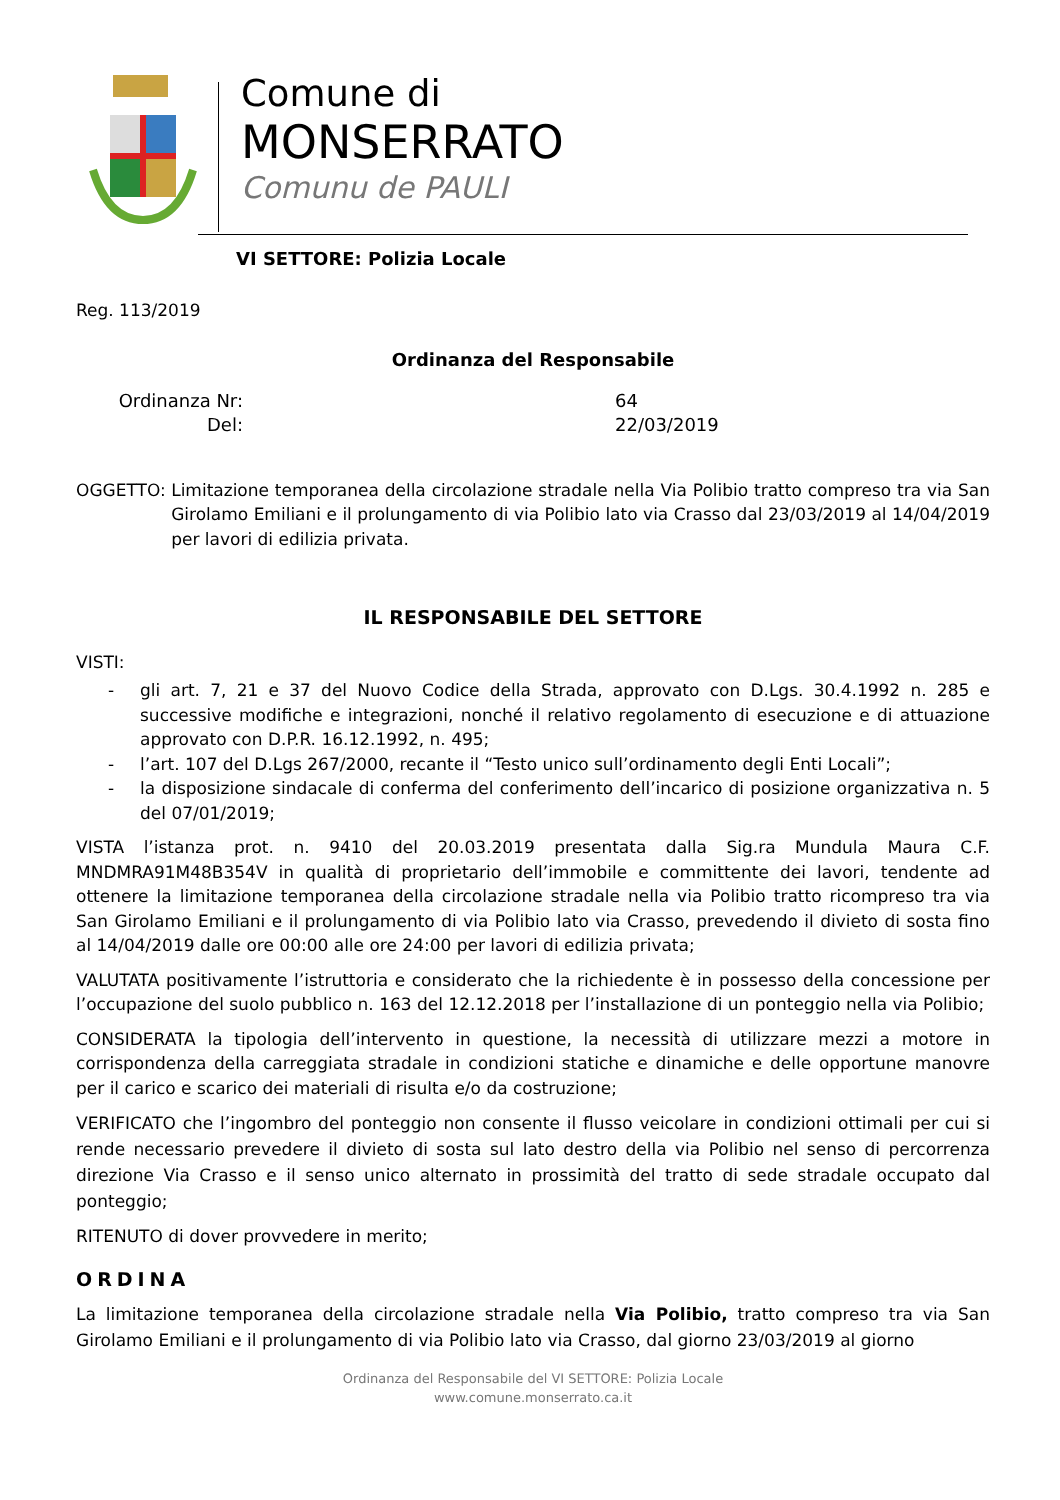Comune di
MONSERRATO
Comunu de PAULI
VI SETTORE: Polizia Locale
Reg. 113/2019
Ordinanza del Responsabile
Ordinanza Nr:
Del:
64
22/03/2019
OGGETTO: Limitazione temporanea della circolazione stradale nella Via Polibio tratto compreso tra via San Girolamo Emiliani e il prolungamento di via Polibio lato via Crasso dal 23/03/2019 al 14/04/2019 per lavori di edilizia privata.
IL RESPONSABILE DEL SETTORE
VISTI:
- gli art. 7, 21 e 37 del Nuovo Codice della Strada, approvato con D.Lgs. 30.4.1992 n. 285 e successive modifiche e integrazioni, nonché il relativo regolamento di esecuzione e di attuazione approvato con D.P.R. 16.12.1992, n. 495;
- l’art. 107 del D.Lgs 267/2000, recante il “Testo unico sull’ordinamento degli Enti Locali”;
- la disposizione sindacale di conferma del conferimento dell’incarico di posizione organizzativa n. 5 del 07/01/2019;
VISTA l’istanza prot. n. 9410 del 20.03.2019 presentata dalla Sig.ra Mundula Maura C.F. MNDMRA91M48B354V in qualità di proprietario dell’immobile e committente dei lavori, tendente ad ottenere la limitazione temporanea della circolazione stradale nella via Polibio tratto ricompreso tra via San Girolamo Emiliani e il prolungamento di via Polibio lato via Crasso, prevedendo il divieto di sosta fino al 14/04/2019 dalle ore 00:00 alle ore 24:00 per lavori di edilizia privata;
VALUTATA positivamente l’istruttoria e considerato che la richiedente è in possesso della concessione per l’occupazione del suolo pubblico n. 163 del 12.12.2018 per l’installazione di un ponteggio nella via Polibio;
CONSIDERATA la tipologia dell’intervento in questione, la necessità di utilizzare mezzi a motore in corrispondenza della carreggiata stradale in condizioni statiche e dinamiche e delle opportune manovre per il carico e scarico dei materiali di risulta e/o da costruzione;
VERIFICATO che l’ingombro del ponteggio non consente il flusso veicolare in condizioni ottimali per cui si rende necessario prevedere il divieto di sosta sul lato destro della via Polibio nel senso di percorrenza direzione Via Crasso e il senso unico alternato in prossimità del tratto di sede stradale occupato dal ponteggio;
RITENUTO di dover provvedere in merito;
ORDINA
La limitazione temporanea della circolazione stradale nella Via Polibio, tratto compreso tra via San Girolamo Emiliani e il prolungamento di via Polibio lato via Crasso, dal giorno 23/03/2019 al giorno
Ordinanza del Responsabile del VI SETTORE: Polizia Locale
www.comune.monserrato.ca.it